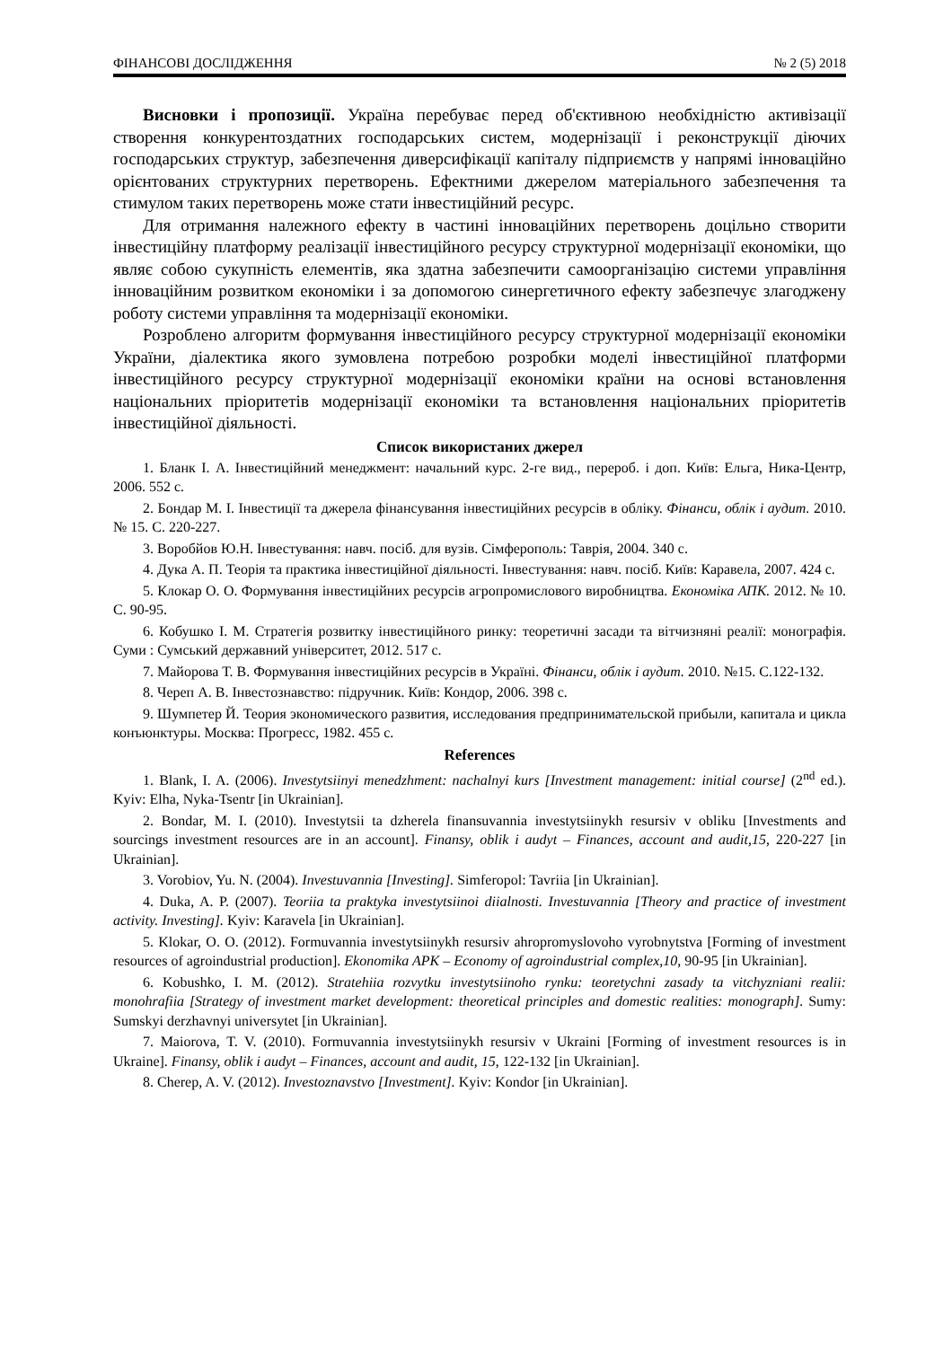ФІНАНСОВІ ДОСЛІДЖЕННЯ № 2 (5) 2018
Висновки і пропозиції. Україна перебуває перед об'єктивною необхідністю активізації створення конкурентоздатних господарських систем, модернізації і реконструкції діючих господарських структур, забезпечення диверсифікації капіталу підприємств у напрямі інноваційно орієнтованих структурних перетворень. Ефектними джерелом матеріального забезпечення та стимулом таких перетворень може стати інвестиційний ресурс.
Для отримання належного ефекту в частині інноваційних перетворень доцільно створити інвестиційну платформу реалізації інвестиційного ресурсу структурної модернізації економіки, що являє собою сукупність елементів, яка здатна забезпечити самоорганізацію системи управління інноваційним розвитком економіки і за допомогою синергетичного ефекту забезпечує злагоджену роботу системи управління та модернізації економіки.
Розроблено алгоритм формування інвестиційного ресурсу структурної модернізації економіки України, діалектика якого зумовлена потребою розробки моделі інвестиційної платформи інвестиційного ресурсу структурної модернізації економіки країни на основі встановлення національних пріоритетів модернізації економіки та встановлення національних пріоритетів інвестиційної діяльності.
Список використаних джерел
1. Бланк І. А. Інвестиційний менеджмент: начальний курс. 2-ге вид., перероб. і доп. Київ: Ельга, Ника-Центр, 2006. 552 с.
2. Бондар М. І. Інвестиції та джерела фінансування інвестиційних ресурсів в обліку. Фінанси, облік і аудит. 2010. № 15. С. 220-227.
3. Воробйов Ю.Н. Інвестування: навч. посіб. для вузів. Сімферополь: Таврія, 2004. 340 с.
4. Дука А. П. Теорія та практика інвестиційної діяльності. Інвестування: навч. посіб. Київ: Каравела, 2007. 424 с.
5. Клокар О. О. Формування інвестиційних ресурсів агропромислового виробництва. Економіка АПК. 2012. № 10. С. 90-95.
6. Кобушко І. М. Стратегія розвитку інвестиційного ринку: теоретичні засади та вітчизняні реалії: монографія. Суми : Сумський державний університет, 2012. 517 с.
7. Майорова Т. В. Формування інвестиційних ресурсів в Україні. Фінанси, облік і аудит. 2010. №15. С.122-132.
8. Череп А. В. Інвестознавство: підручник. Київ: Кондор, 2006. 398 с.
9. Шумпетер Й. Теория экономического развития, исследования предпринимательской прибыли, капитала и цикла конъюнктуры. Москва: Прогресс, 1982. 455 с.
References
1. Blank, I. A. (2006). Investytsiinyi menedzhment: nachalnyi kurs [Investment management: initial course] (2<sup>nd</sup> ed.). Kyiv: Elha, Nyka-Tsentr [in Ukrainian].
2. Bondar, M. I. (2010). Investytsii ta dzherela finansuvannia investytsiinykh resursiv v obliku [Investments and sourcings investment resources are in an account]. Finansy, oblik i audyt – Finances, account and audit,15, 220-227 [in Ukrainian].
3. Vorobiov, Yu. N. (2004). Investuvannia [Investing]. Simferopol: Tavriia [in Ukrainian].
4. Duka, A. P. (2007). Teoriia ta praktyka investytsiinoi diialnosti. Investuvannia [Theory and practice of investment activity. Investing]. Kyiv: Karavela [in Ukrainian].
5. Klokar, O. O. (2012). Formuvannia investytsiinykh resursiv ahropromyslovoho vyrobnytstva [Forming of investment resources of agroindustrial production]. Ekonomika APK – Economy of agroindustrial complex,10, 90-95 [in Ukrainian].
6. Kobushko, I. M. (2012). Stratehiia rozvytku investytsiinoho rynku: teoretychni zasady ta vitchyzniani realii: monohrafiia [Strategy of investment market development: theoretical principles and domestic realities: monograph]. Sumy: Sumskyi derzhavnyi universytet [in Ukrainian].
7. Maiorova, T. V. (2010). Formuvannia investytsiinykh resursiv v Ukraini [Forming of investment resources is in Ukraine]. Finansy, oblik i audyt – Finances, account and audit, 15, 122-132 [in Ukrainian].
8. Cherep, A. V. (2012). Investoznavstvo [Investment]. Kyiv: Kondor [in Ukrainian].